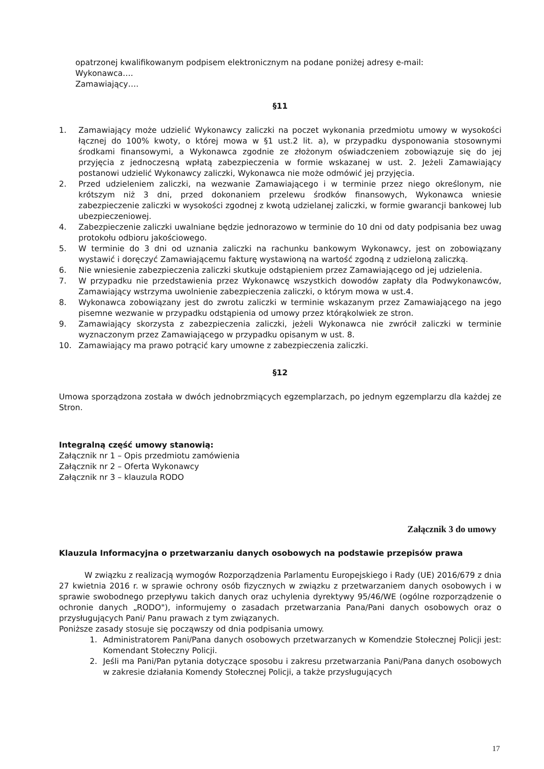opatrzonej kwalifikowanym podpisem elektronicznym na podane poniżej adresy e-mail:
Wykonawca….
Zamawiający….
§11
1. Zamawiający może udzielić Wykonawcy zaliczki na poczet wykonania przedmiotu umowy w wysokości łącznej do 100% kwoty, o której mowa w §1 ust.2 lit. a), w przypadku dysponowania stosownymi środkami finansowymi, a Wykonawca zgodnie ze złożonym oświadczeniem zobowiązuje się do jej przyjęcia z jednoczesną wpłatą zabezpieczenia w formie wskazanej w ust. 2. Jeżeli Zamawiający postanowi udzielić Wykonawcy zaliczki, Wykonawca nie może odmówić jej przyjęcia.
2. Przed udzieleniem zaliczki, na wezwanie Zamawiającego i w terminie przez niego określonym, nie krótszym niż 3 dni, przed dokonaniem przelewu środków finansowych, Wykonawca wniesie zabezpieczenie zaliczki w wysokości zgodnej z kwotą udzielanej zaliczki, w formie gwarancji bankowej lub ubezpieczeniowej.
4. Zabezpieczenie zaliczki uwalniane będzie jednorazowo w terminie do 10 dni od daty podpisania bez uwag protokołu odbioru jakościowego.
5. W terminie do 3 dni od uznania zaliczki na rachunku bankowym Wykonawcy, jest on zobowiązany wystawić i doręczyć Zamawiającemu fakturę wystawioną na wartość zgodną z udzieloną zaliczką.
6. Nie wniesienie zabezpieczenia zaliczki skutkuje odstąpieniem przez Zamawiającego od jej udzielenia.
7. W przypadku nie przedstawienia przez Wykonawcę wszystkich dowodów zapłaty dla Podwykonawców, Zamawiający wstrzyma uwolnienie zabezpieczenia zaliczki, o którym mowa w ust.4.
8. Wykonawca zobowiązany jest do zwrotu zaliczki w terminie wskazanym przez Zamawiającego na jego pisemne wezwanie w przypadku odstąpienia od umowy przez którąkolwiek ze stron.
9. Zamawiający skorzysta z zabezpieczenia zaliczki, jeżeli Wykonawca nie zwrócił zaliczki w terminie wyznaczonym przez Zamawiającego w przypadku opisanym w ust. 8.
10. Zamawiający ma prawo potrącić kary umowne z zabezpieczenia zaliczki.
§12
Umowa sporządzona została w dwóch jednobrzmiących egzemplarzach, po jednym egzemplarzu dla każdej ze Stron.
Integralną część umowy stanowią:
Załącznik nr 1 – Opis przedmiotu zamówienia
Załącznik nr 2 – Oferta Wykonawcy
Załącznik nr 3 – klauzula RODO
Załącznik 3 do umowy
Klauzula Informacyjna o przetwarzaniu danych osobowych na podstawie przepisów prawa
W związku z realizacją wymogów Rozporządzenia Parlamentu Europejskiego i Rady (UE) 2016/679 z dnia 27 kwietnia 2016 r. w sprawie ochrony osób fizycznych w związku z przetwarzaniem danych osobowych i w sprawie swobodnego przepływu takich danych oraz uchylenia dyrektywy 95/46/WE (ogólne rozporządzenie o ochronie danych „RODO"), informujemy o zasadach przetwarzania Pana/Pani danych osobowych oraz o przysługujących Pani/ Panu prawach z tym związanych.
Poniższe zasady stosuje się począwszy od dnia podpisania umowy.
1. Administratorem Pani/Pana danych osobowych przetwarzanych w Komendzie Stołecznej Policji jest: Komendant Stołeczny Policji.
2. Jeśli ma Pani/Pan pytania dotyczące sposobu i zakresu przetwarzania Pani/Pana danych osobowych w zakresie działania Komendy Stołecznej Policji, a także przysługujących
17